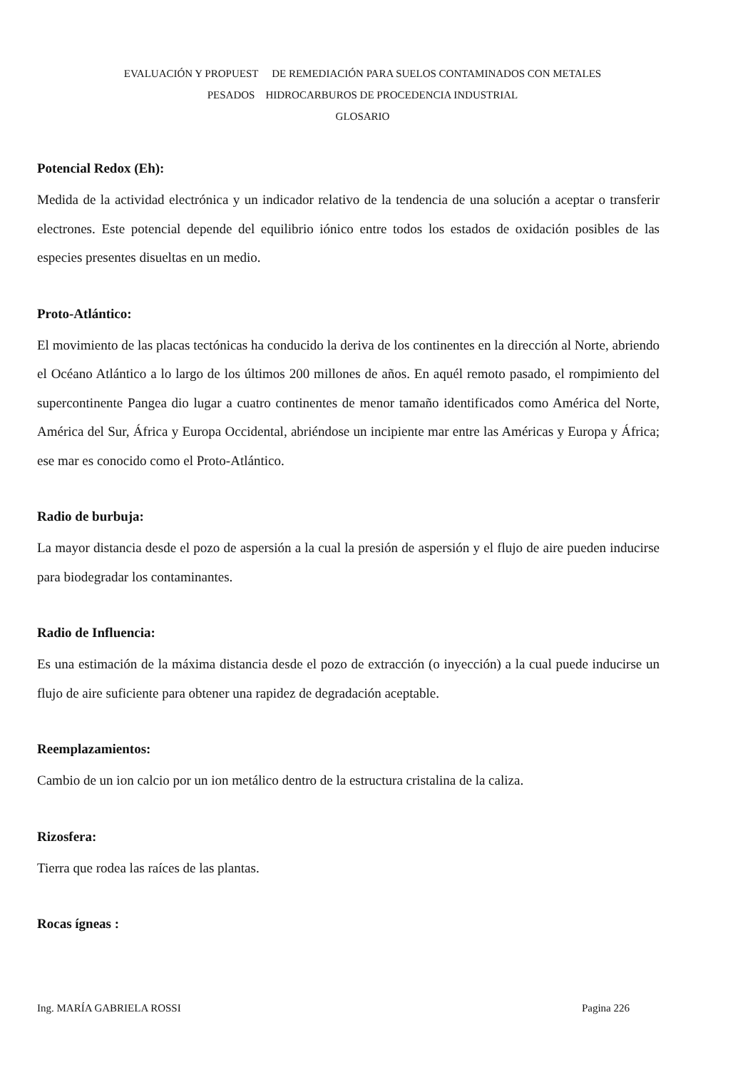EVALUACIÓN Y PROPUEST DE REMEDIACIÓN PARA SUELOS CONTAMINADOS CON METALES
PESADOS HIDROCARBUROS DE PROCEDENCIA INDUSTRIAL
GLOSARIO
Potencial Redox (Eh):
Medida de la actividad electrónica y un indicador relativo de la tendencia de una solución a aceptar o transferir electrones. Este potencial depende del equilibrio iónico entre todos los estados de oxidación posibles de las especies presentes disueltas en un medio.
Proto-Atlántico:
El movimiento de las placas tectónicas ha conducido la deriva de los continentes en la dirección al Norte, abriendo el Océano Atlántico a lo largo de los últimos 200 millones de años. En aquél remoto pasado, el rompimiento del supercontinente Pangea dio lugar a cuatro continentes de menor tamaño identificados como América del Norte, América del Sur, África y Europa Occidental, abriéndose un incipiente mar entre las Américas y Europa y África; ese mar es conocido como el Proto-Atlántico.
Radio de burbuja:
La mayor distancia desde el pozo de aspersión a la cual la presión de aspersión y el flujo de aire pueden inducirse para biodegradar los contaminantes.
Radio de Influencia:
Es una estimación de la máxima distancia desde el pozo de extracción (o inyección) a la cual puede inducirse un flujo de aire suficiente para obtener una rapidez de degradación aceptable.
Reemplazamientos:
Cambio de un ion calcio por un ion metálico dentro de la estructura cristalina de la caliza.
Rizosfera:
Tierra que rodea las raíces de las plantas.
Rocas ígneas :
Ing. MARÍA GABRIELA ROSSI Pagina 226